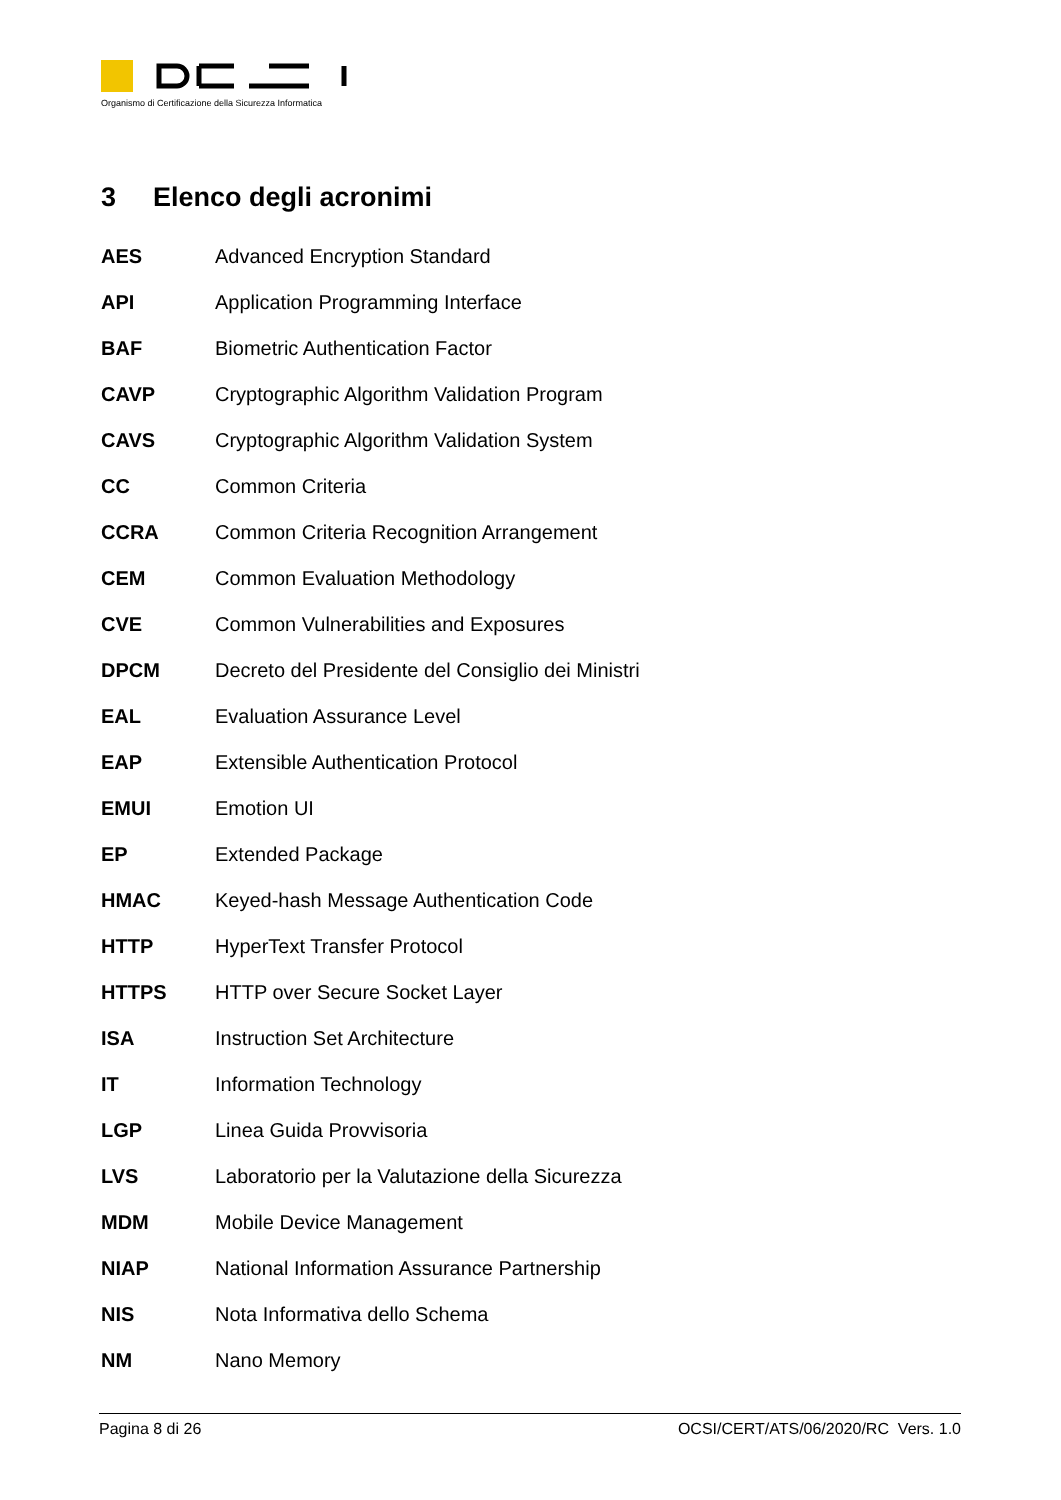Organismo di Certificazione della Sicurezza Informatica
3 Elenco degli acronimi
| AES | Advanced Encryption Standard |
| API | Application Programming Interface |
| BAF | Biometric Authentication Factor |
| CAVP | Cryptographic Algorithm Validation Program |
| CAVS | Cryptographic Algorithm Validation System |
| CC | Common Criteria |
| CCRA | Common Criteria Recognition Arrangement |
| CEM | Common Evaluation Methodology |
| CVE | Common Vulnerabilities and Exposures |
| DPCM | Decreto del Presidente del Consiglio dei Ministri |
| EAL | Evaluation Assurance Level |
| EAP | Extensible Authentication Protocol |
| EMUI | Emotion UI |
| EP | Extended Package |
| HMAC | Keyed-hash Message Authentication Code |
| HTTP | HyperText Transfer Protocol |
| HTTPS | HTTP over Secure Socket Layer |
| ISA | Instruction Set Architecture |
| IT | Information Technology |
| LGP | Linea Guida Provvisoria |
| LVS | Laboratorio per la Valutazione della Sicurezza |
| MDM | Mobile Device Management |
| NIAP | National Information Assurance Partnership |
| NIS | Nota Informativa dello Schema |
| NM | Nano Memory |
Pagina 8 di 26 OCSI/CERT/ATS/06/2020/RC Vers. 1.0